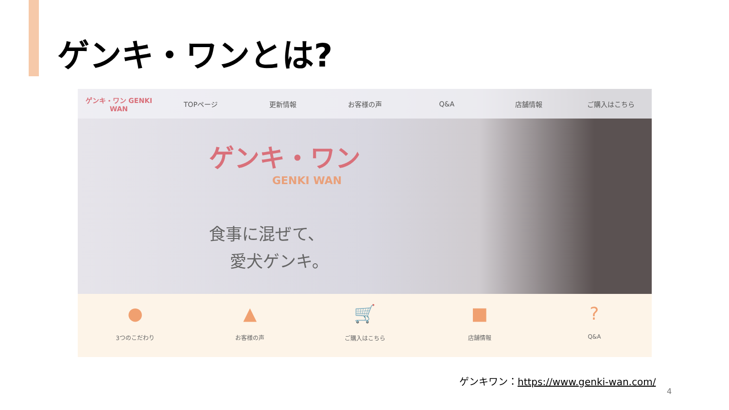ゲンキ・ワンとは?
ゲンキ・ワン GENKI WAN TOPページ 更新情報 お客様の声 Q&A 店舗情報 ご購入はこちら
ゲンキ・ワン
GENKI WAN
食事に混ぜて、
愛犬ゲンキ。
●
3つのこだわり
▲
お客様の声
🛒
ご購入はこちら
■
店舗情報
?
Q&A
ゲンキワン：https://www.genki-wan.com/
4